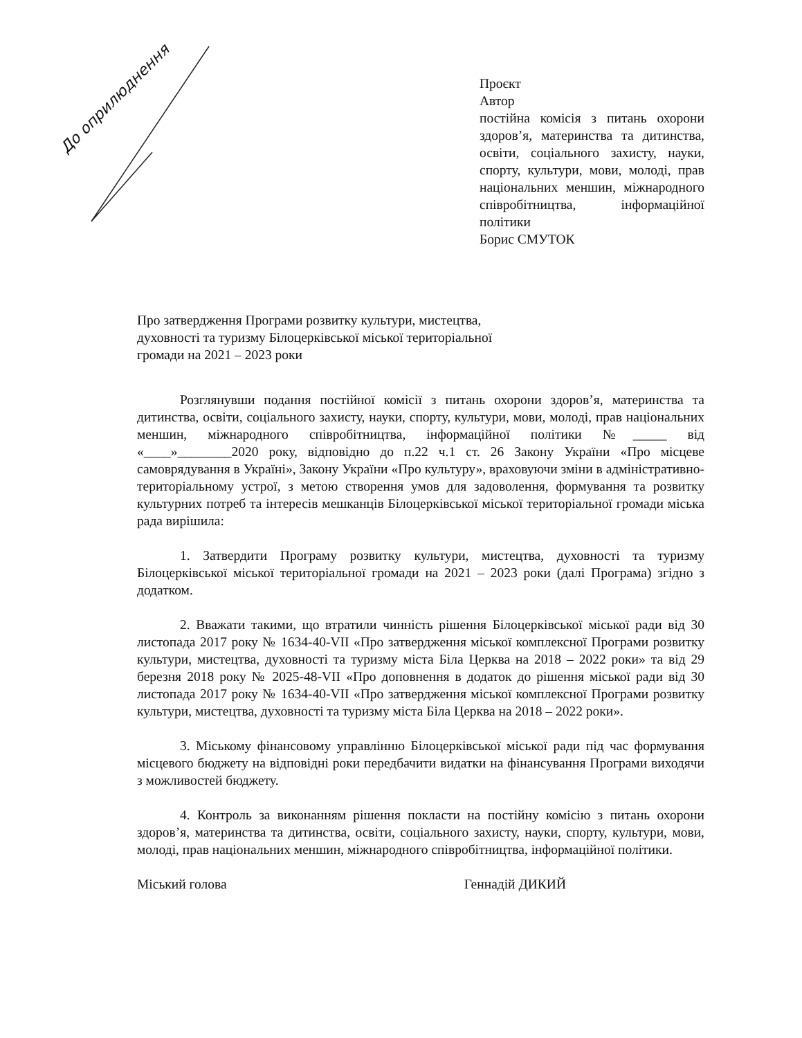До оприлюднення
Проєкт
Автор
постійна комісія з питань охорони здоров’я, материнства та дитинства, освіти, соціального захисту, науки, спорту, культури, мови, молоді, прав національних меншин, міжнародного співробітництва, інформаційної політики
Борис СМУТОК
Про затвердження Програми розвитку культури, мистецтва, духовності та туризму Білоцерківської міської територіальної громади на 2021 – 2023 роки
Розглянувши подання постійної комісії з питань охорони здоров’я, материнства та дитинства, освіти, соціального захисту, науки, спорту, культури, мови, молоді, прав національних меншин, міжнародного співробітництва, інформаційної політики №_____ від «____»________2020 року, відповідно до п.22 ч.1 ст. 26 Закону України «Про місцеве самоврядування в Україні», Закону України «Про культуру», враховуючи зміни в адміністративно-територіальному устрої, з метою створення умов для задоволення, формування та розвитку культурних потреб та інтересів мешканців Білоцерківської міської територіальної громади міська рада вирішила:
1. Затвердити Програму розвитку культури, мистецтва, духовності та туризму Білоцерківської міської територіальної громади на 2021 – 2023 роки (далі Програма) згідно з додатком.
2. Вважати такими, що втратили чинність рішення Білоцерківської міської ради від 30 листопада 2017 року № 1634-40-VII «Про затвердження міської комплексної Програми розвитку культури, мистецтва, духовності та туризму міста Біла Церква на 2018 – 2022 роки» та від 29 березня 2018 року № 2025-48-VII «Про доповнення в додаток до рішення міської ради від 30 листопада 2017 року № 1634-40-VII «Про затвердження міської комплексної Програми розвитку культури, мистецтва, духовності та туризму міста Біла Церква на 2018 – 2022 роки».
3. Міському фінансовому управлінню Білоцерківської міської ради під час формування місцевого бюджету на відповідні роки передбачити видатки на фінансування Програми виходячи з можливостей бюджету.
4. Контроль за виконанням рішення покласти на постійну комісію з питань охорони здоров’я, материнства та дитинства, освіти, соціального захисту, науки, спорту, культури, мови, молоді, прав національних меншин, міжнародного співробітництва, інформаційної політики.
Міський голова Геннадій ДИКИЙ